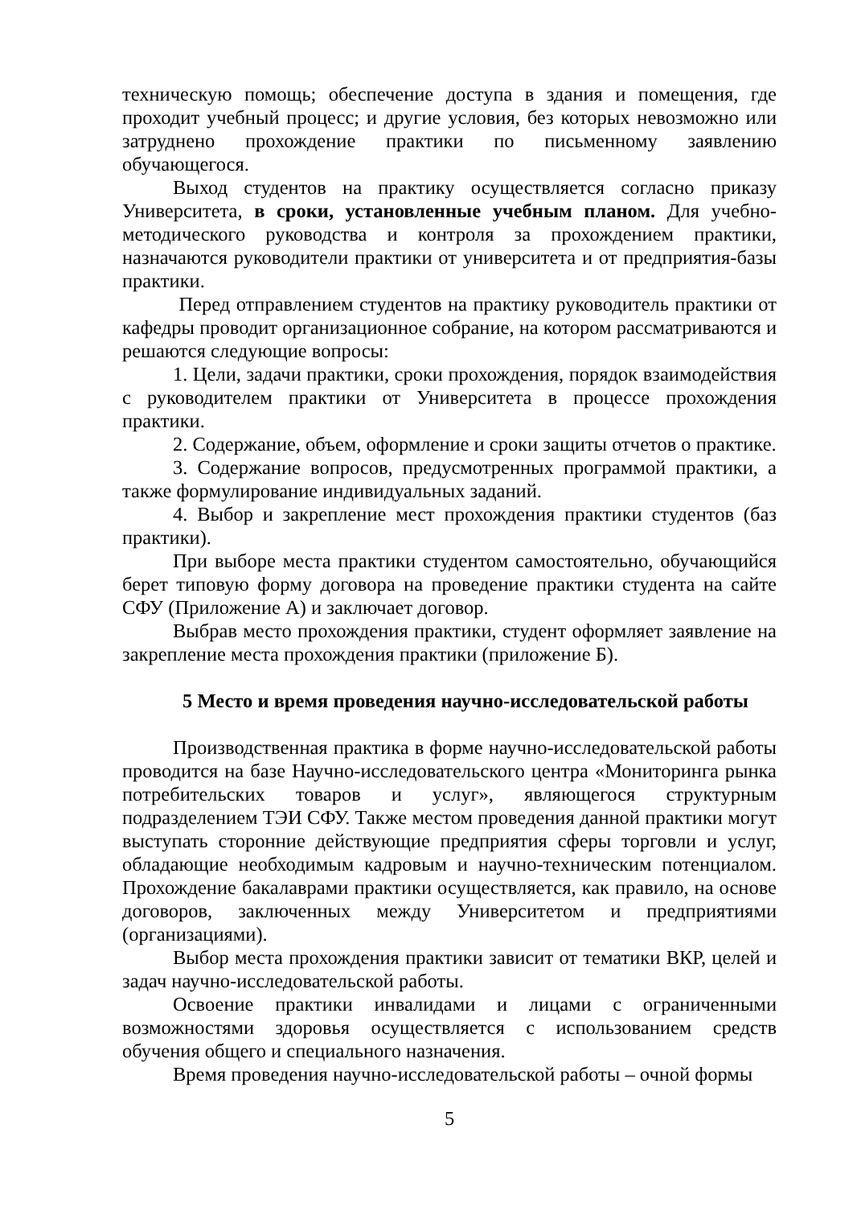техническую помощь; обеспечение доступа в здания и помещения, где проходит учебный процесс; и другие условия, без которых невозможно или затруднено прохождение практики по письменному заявлению обучающегося.
Выход студентов на практику осуществляется согласно приказу Университета, в сроки, установленные учебным планом. Для учебно-методического руководства и контроля за прохождением практики, назначаются руководители практики от университета и от предприятия-базы практики.
Перед отправлением студентов на практику руководитель практики от кафедры проводит организационное собрание, на котором рассматриваются и решаются следующие вопросы:
1. Цели, задачи практики, сроки прохождения, порядок взаимодействия с руководителем практики от Университета в процессе прохождения практики.
2. Содержание, объем, оформление и сроки защиты отчетов о практике.
3. Содержание вопросов, предусмотренных программой практики, а также формулирование индивидуальных заданий.
4. Выбор и закрепление мест прохождения практики студентов (баз практики).
При выборе места практики студентом самостоятельно, обучающийся берет типовую форму договора на проведение практики студента на сайте СФУ (Приложение А) и заключает договор.
Выбрав место прохождения практики, студент оформляет заявление на закрепление места прохождения практики (приложение Б).
5 Место и время проведения научно-исследовательской работы
Производственная практика в форме научно-исследовательской работы проводится на базе Научно-исследовательского центра «Мониторинга рынка потребительских товаров и услуг», являющегося структурным подразделением ТЭИ СФУ. Также местом проведения данной практики могут выступать сторонние действующие предприятия сферы торговли и услуг, обладающие необходимым кадровым и научно-техническим потенциалом. Прохождение бакалаврами практики осуществляется, как правило, на основе договоров, заключенных между Университетом и предприятиями (организациями).
Выбор места прохождения практики зависит от тематики ВКР, целей и задач научно-исследовательской работы.
Освоение практики инвалидами и лицами с ограниченными возможностями здоровья осуществляется с использованием средств обучения общего и специального назначения.
Время проведения научно-исследовательской работы – очной формы
5